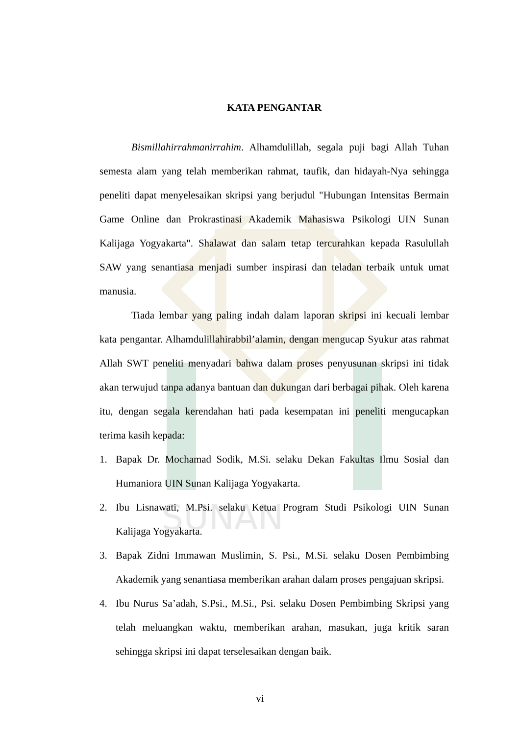SUNAN
KATA PENGANTAR
Bismillahirrahmanirrahim. Alhamdulillah, segala puji bagi Allah Tuhan semesta alam yang telah memberikan rahmat, taufik, dan hidayah-Nya sehingga peneliti dapat menyelesaikan skripsi yang berjudul "Hubungan Intensitas Bermain Game Online dan Prokrastinasi Akademik Mahasiswa Psikologi UIN Sunan Kalijaga Yogyakarta". Shalawat dan salam tetap tercurahkan kepada Rasulullah SAW yang senantiasa menjadi sumber inspirasi dan teladan terbaik untuk umat manusia.
Tiada lembar yang paling indah dalam laporan skripsi ini kecuali lembar kata pengantar. Alhamdulillahirabbil’alamin, dengan mengucap Syukur atas rahmat Allah SWT peneliti menyadari bahwa dalam proses penyusunan skripsi ini tidak akan terwujud tanpa adanya bantuan dan dukungan dari berbagai pihak. Oleh karena itu, dengan segala kerendahan hati pada kesempatan ini peneliti mengucapkan terima kasih kepada:
1. Bapak Dr. Mochamad Sodik, M.Si. selaku Dekan Fakultas Ilmu Sosial dan Humaniora UIN Sunan Kalijaga Yogyakarta.
2. Ibu Lisnawati, M.Psi. selaku Ketua Program Studi Psikologi UIN Sunan Kalijaga Yogyakarta.
3. Bapak Zidni Immawan Muslimin, S. Psi., M.Si. selaku Dosen Pembimbing Akademik yang senantiasa memberikan arahan dalam proses pengajuan skripsi.
4. Ibu Nurus Sa’adah, S.Psi., M.Si., Psi. selaku Dosen Pembimbing Skripsi yang telah meluangkan waktu, memberikan arahan, masukan, juga kritik saran sehingga skripsi ini dapat terselesaikan dengan baik.
vi